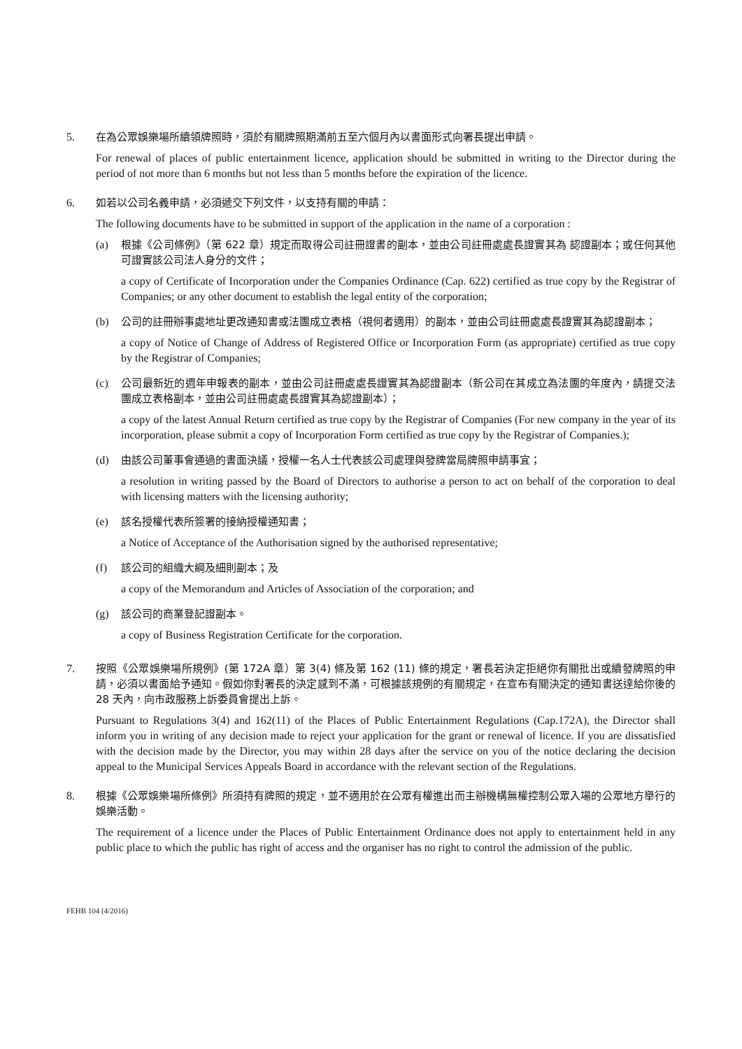5. 在為公眾娛樂場所續領牌照時，須於有關牌照期滿前五至六個月內以書面形式向署長提出申請。
For renewal of places of public entertainment licence, application should be submitted in writing to the Director during the period of not more than 6 months but not less than 5 months before the expiration of the licence.
6. 如若以公司名義申請，必須遞交下列文件，以支持有關的申請：
The following documents have to be submitted in support of the application in the name of a corporation :
(a) 根據《公司條例》（第 622 章）規定而取得公司註冊證書的副本，並由公司註冊處處長證實其為 認證副本；或任何其他可證實該公司法人身分的文件；
a copy of Certificate of Incorporation under the Companies Ordinance (Cap. 622) certified as true copy by the Registrar of Companies; or any other document to establish the legal entity of the corporation;
(b) 公司的註冊辦事處地址更改通知書或法團成立表格（視何者適用）的副本，並由公司註冊處處長證實其為認證副本；
a copy of Notice of Change of Address of Registered Office or Incorporation Form (as appropriate) certified as true copy by the Registrar of Companies;
(c) 公司最新近的週年申報表的副本，並由公司註冊處處長證實其為認證副本（新公司在其成立為法團的年度內，請提交法團成立表格副本，並由公司註冊處處長證實其為認證副本）；
a copy of the latest Annual Return certified as true copy by the Registrar of Companies (For new company in the year of its incorporation, please submit a copy of Incorporation Form certified as true copy by the Registrar of Companies.);
(d) 由該公司董事會通過的書面決議，授權一名人士代表該公司處理與發牌當局牌照申請事宜；
a resolution in writing passed by the Board of Directors to authorise a person to act on behalf of the corporation to deal with licensing matters with the licensing authority;
(e) 該名授權代表所簽署的接納授權通知書；
a Notice of Acceptance of the Authorisation signed by the authorised representative;
(f) 該公司的組織大綱及細則副本；及
a copy of the Memorandum and Articles of Association of the corporation; and
(g) 該公司的商業登記證副本。
a copy of Business Registration Certificate for the corporation.
7. 按照《公眾娛樂場所規例》(第 172A 章）第 3(4) 條及第 162 (11) 條的規定，署長若決定拒絕你有關批出或續發牌照的申請，必須以書面給予通知。假如你對署長的決定感到不滿，可根據該規例的有關規定，在宣布有關決定的通知書送達給你後的 28 天內，向市政服務上訴委員會提出上訴。
Pursuant to Regulations 3(4) and 162(11) of the Places of Public Entertainment Regulations (Cap.172A), the Director shall inform you in writing of any decision made to reject your application for the grant or renewal of licence. If you are dissatisfied with the decision made by the Director, you may within 28 days after the service on you of the notice declaring the decision appeal to the Municipal Services Appeals Board in accordance with the relevant section of the Regulations.
8. 根據《公眾娛樂場所條例》所須持有牌照的規定，並不適用於在公眾有權進出而主辦機構無權控制公眾入場的公眾地方舉行的娛樂活動。
The requirement of a licence under the Places of Public Entertainment Ordinance does not apply to entertainment held in any public place to which the public has right of access and the organiser has no right to control the admission of the public.
FEHB 104 (4/2016)